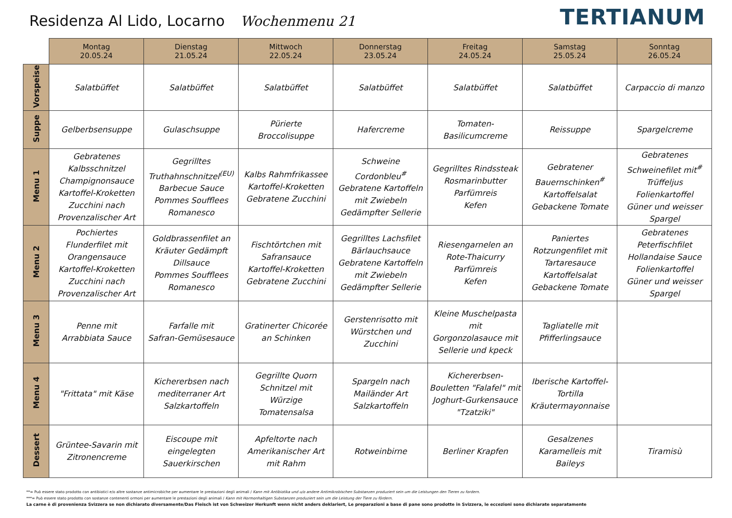Residenza Al Lido, Locarno Wochenmenu 21 TERTIANUM
| | Montag 20.05.24 | Dienstag 21.05.24 | Mittwoch 22.05.24 | Donnerstag 23.05.24 | Freitag 24.05.24 | Samstag 25.05.24 | Sonntag 26.05.24 |
| --- | --- | --- | --- | --- | --- | --- | --- |
| Vorspeise | Salatbüffet | Salatbüffet | Salatbüffet | Salatbüffet | Salatbüffet | Salatbüffet | Carpaccio di manzo |
| Suppe | Gelberbsensuppe | Gulaschsuppe | Pürierte Broccolisuppe | Hafercreme | Tomaten- Basilicumcreme | Reissuppe | Spargelcreme |
| Menu 1 | Gebratenes Kalbsschnitzel Champignonsauce Kartoffel-Kroketten Zucchini nach Provenzalischer Art | Gegrilltes Truthahnschnitzel<sup>(EU)</sup> Barbecue Sauce Pommes Soufflees Romanesco | Kalbs Rahmfrikassee Kartoffel-Kroketten Gebratene Zucchini | Schweine Cordonbleu<sup>#</sup> Gebratene Kartoffeln mit Zwiebeln Gedämpfter Sellerie | Gegrilltes Rindssteak Rosmarinbutter Parfümreis Kefen | Gebratener Bauernschinken<sup>#</sup> Kartoffelsalat Gebackene Tomate | Gebratenes Schweinefilet mit<sup>#</sup> Trüffeljus Folienkartoffel Güner und weisser Spargel |
| Menu 2 | Pochiertes Flunderfilet mit Orangensauce Kartoffel-Kroketten Zucchini nach Provenzalischer Art | Goldbrassenfilet an Kräuter Gedämpft Dillsauce Pommes Soufflees Romanesco | Fischtörtchen mit Safransauce Kartoffel-Kroketten Gebratene Zucchini | Gegrilltes Lachsfilet Bärlauchsauce Gebratene Kartoffeln mit Zwiebeln Gedämpfter Sellerie | Riesengarnelen an Rote-Thaicurry Parfümreis Kefen | Paniertes Rotzungenfilet mit Tartaresauce Kartoffelsalat Gebackene Tomate | Gebratenes Peterfischfilet Hollandaise Sauce Folienkartoffel Güner und weisser Spargel |
| Menu 3 | Penne mit Arrabbiata Sauce | Farfalle mit Safran-Gemüsesauce | Gratinerter Chicorée an Schinken | Gerstenrisotto mit Würstchen und Zucchini | Kleine Muschelpasta mit Gorgonzolasauce mit Sellerie und kpeck | Tagliatelle mit Pfifferlingsauce | |
| Menu 4 | "Frittata" mit Käse | Kichererbsen nach mediterraner Art Salzkartoffeln | Gegrillte Quorn Schnitzel mit Würzige Tomatensalsa | Spargeln nach Mailänder Art Salzkartoffeln | Kichererbsen- Bouletten "Falafel" mit Joghurt-Gurkensauce "Tzatziki" | Iberische Kartoffel- Tortilla Kräutermayonnaise | |
| Dessert | Grüntee-Savarin mit Zitronencreme | Eiscoupe mit eingelegten Sauerkirschen | Apfeltorte nach Amerikanischer Art mit Rahm | Rotweinbirne | Berliner Krapfen | Gesalzenes Karamelleis mit Baileys | Tiramisù |
**= Può essere stato prodotto con antibiotici e/o altre sostanze antimicrobiche per aumentare le prestazioni degli animali / Kann mit Antibiotika und u/o andere Antimikrobischen Substanzen produziert sein um die Leistungen den Tieren zu fordern.
***= Può essere stato prodotto con sostanze contenenti ormoni per aumentare le prestazioni degli animali / Kann mit Hormonhaltigen Substanzen produziert sein um die Leistung der Tiere zu fördern.
La carne è di provenienza Svizzera se non dichiarato diversamente/Das Fleisch ist von Schweizer Herkunft wenn nicht anders deklariert, Le preparazioni a base di pane sono prodotte in Svizzera, le eccezioni sono dichiarate separatamente